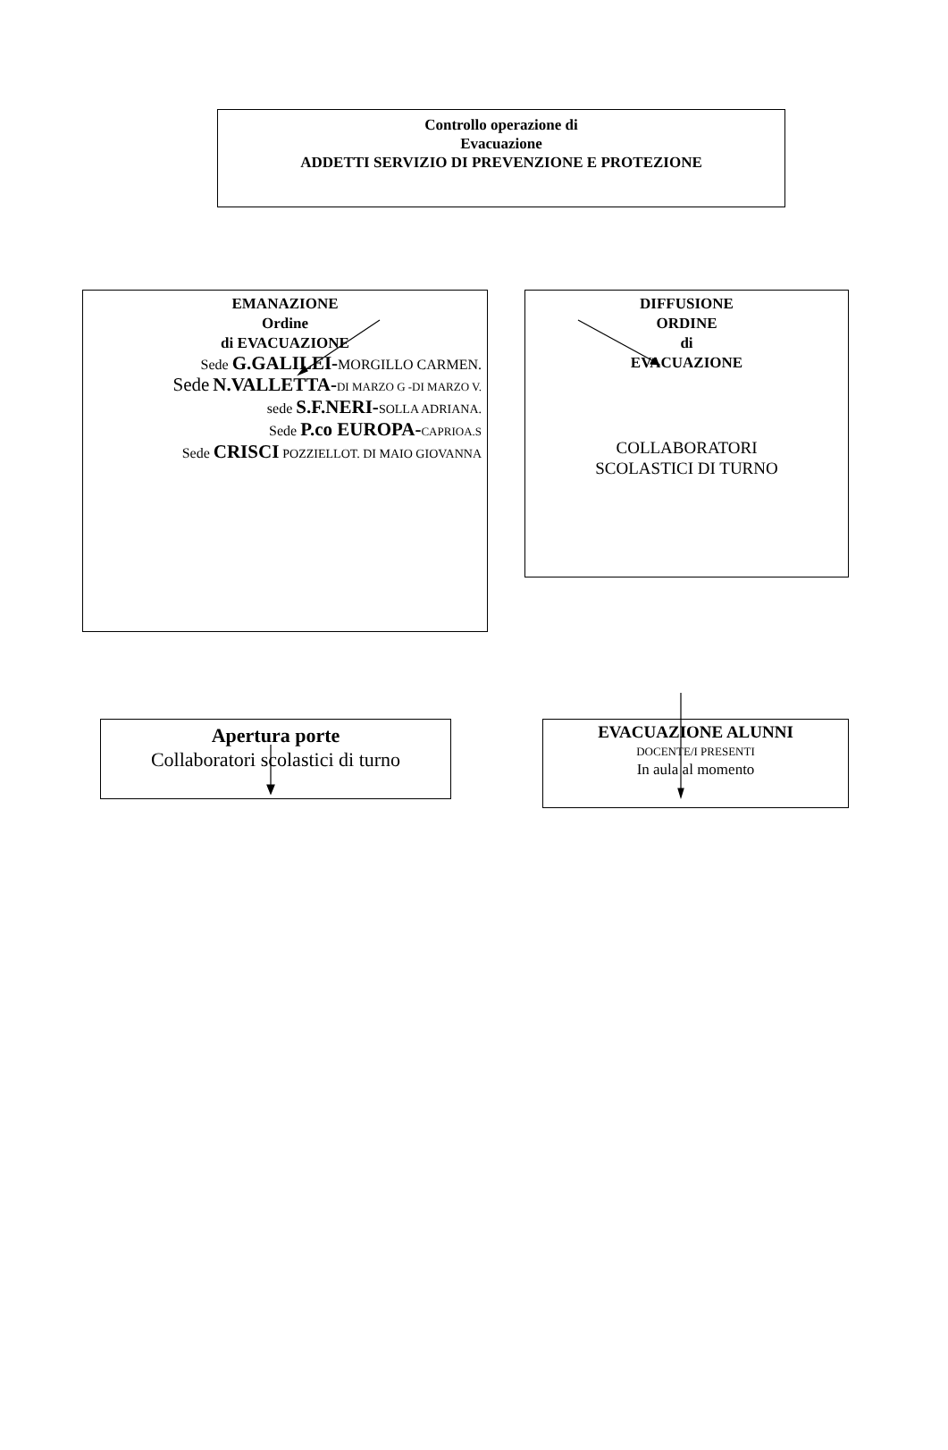Controllo operazione di
Evacuazione
ADDETTI SERVIZIO DI PREVENZIONE E PROTEZIONE
EMANAZIONE
Ordine
di EVACUAZIONE
Sede G.GALILEI-MORGILLO CARMEN.
Sede N.VALLETTA-DI MARZO G -DI MARZO V.
sede S.F.NERI-SOLLA ADRIANA.
Sede P.co EUROPA-CAPRIOA.S
Sede CRISCI POZZIELLOT. DI MAIO GIOVANNA
DIFFUSIONE
ORDINE
di
EVACUAZIONE
COLLABORATORI
SCOLASTICI DI TURNO
Apertura porte
Collaboratori scolastici di turno
EVACUAZIONE ALUNNI
DOCENTE/I PRESENTI
In aula al momento